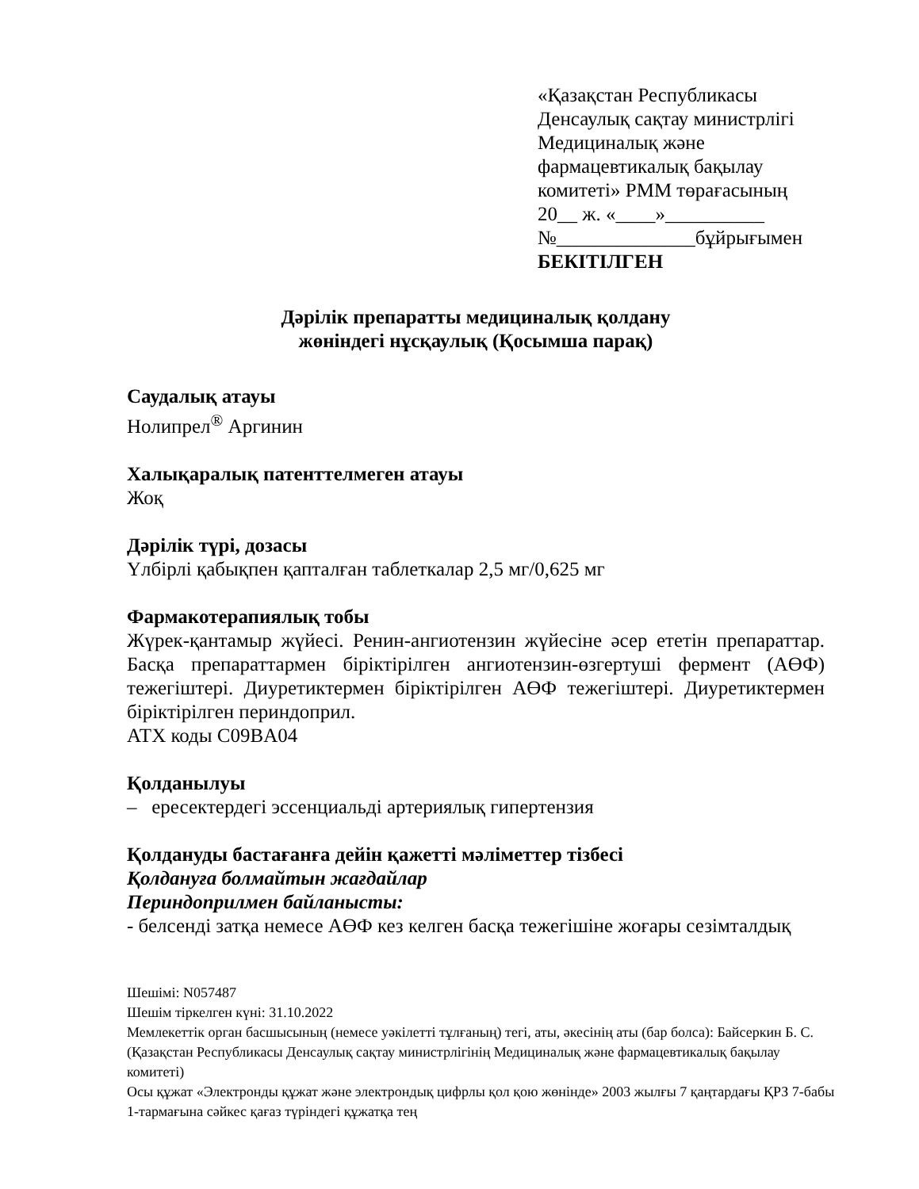«Қазақстан Республикасы
Денсаулық сақтау министрлігі
Медициналық және
фармацевтикалық бақылау
комитеті» РММ төрағасының
20__ ж. «____»__________
№______________бұйрығымен
БЕКІТІЛГЕН
Дәрілік препаратты медициналық қолдану
жөніндегі нұсқаулық (Қосымша парақ)
Саудалық атауы
Нолипрел<sup>®</sup> Аргинин
Халықаралық патенттелмеген атауы
Жоқ
Дәрілік түрі, дозасы
Үлбірлі қабықпен қапталған таблеткалар 2,5 мг/0,625 мг
Фармакотерапиялық тобы
Жүрек-қантамыр жүйесі. Ренин-ангиотензин жүйесіне әсер ететін препараттар. Басқа препараттармен біріктірілген ангиотензин-өзгертуші фермент (АӨФ) тежегіштері. Диуретиктермен біріктірілген АӨФ тежегіштері. Диуретиктермен біріктірілген периндоприл.
АТХ коды C09BA04
Қолданылуы
– ересектердегі эссенциальді артериялық гипертензия
Қолдануды бастағанға дейін қажетті мәліметтер тізбесі
Қолдануға болмайтын жағдайлар
Периндоприлмен байланысты:
- белсенді затқа немесе АӨФ кез келген басқа тежегішіне жоғары сезімталдық
Шешімі: N057487
Шешім тіркелген күні: 31.10.2022
Мемлекеттік орган басшысының (немесе уәкілетті тұлғаның) тегі, аты, әкесінің аты (бар болса): Байсеркин Б. С.
(Қазақстан Республикасы Денсаулық сақтау министрлігінің Медициналық және фармацевтикалық бақылау комитеті)
Осы құжат «Электронды құжат және электрондық цифрлы қол қою жөнінде» 2003 жылғы 7 қаңтардағы ҚРЗ 7-бабы 1-тармағына сәйкес қағаз түріндегі құжатқа тең